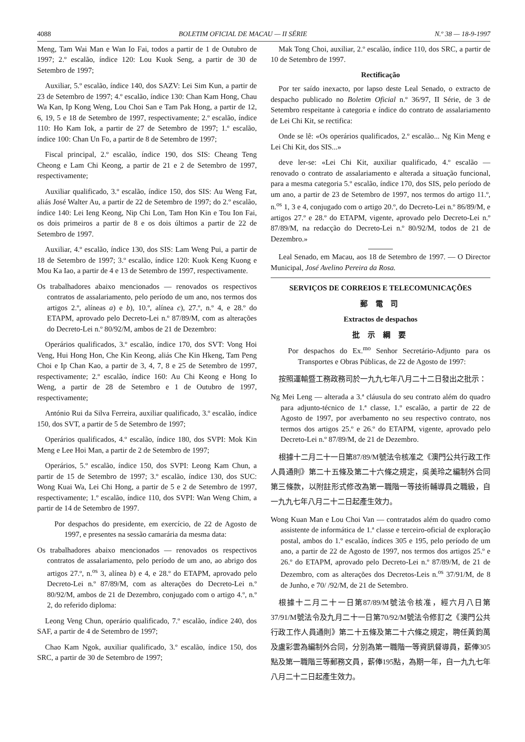4088 BOLETIM OFICIAL DE MACAU — II SÉRIE N.º 38 — 18-9-1997
Meng, Tam Wai Man e Wan Io Fai, todos a partir de 1 de Outubro de 1997; 2.º escalão, índice 120: Lou Kuok Seng, a partir de 30 de Setembro de 1997;
Auxiliar, 5.º escalão, índice 140, dos SAZV: Lei Sim Kun, a partir de 23 de Setembro de 1997; 4.º escalão, índice 130: Chan Kam Hong, Chau Wa Kan, Ip Kong Weng, Lou Choi San e Tam Pak Hong, a partir de 12, 6, 19, 5 e 18 de Setembro de 1997, respectivamente; 2.º escalão, índice 110: Ho Kam Iok, a partir de 27 de Setembro de 1997; 1.º escalão, índice 100: Chan Un Fo, a partir de 8 de Setembro de 1997;
Fiscal principal, 2.º escalão, índice 190, dos SIS: Cheang Teng Cheong e Lam Chi Keong, a partir de 21 e 2 de Setembro de 1997, respectivamente;
Auxiliar qualificado, 3.º escalão, índice 150, dos SIS: Au Weng Fat, aliás José Walter Au, a partir de 22 de Setembro de 1997; do 2.º escalão, índice 140: Lei Ieng Keong, Nip Chi Lon, Tam Hon Kin e Tou Ion Fai, os dois primeiros a partir de 8 e os dois últimos a partir de 22 de Setembro de 1997.
Auxiliar, 4.º escalão, índice 130, dos SIS: Lam Weng Pui, a partir de 18 de Setembro de 1997; 3.º escalão, índice 120: Kuok Keng Kuong e Mou Ka Iao, a partir de 4 e 13 de Setembro de 1997, respectivamente.
Os trabalhadores abaixo mencionados — renovados os respectivos contratos de assalariamento, pelo período de um ano, nos termos dos artigos 2.º, alíneas a) e b), 10.º, alínea c), 27.º, n.º 4, e 28.º do ETAPM, aprovado pelo Decreto-Lei n.º 87/89/M, com as alterações do Decreto-Lei n.º 80/92/M, ambos de 21 de Dezembro:
Operários qualificados, 3.º escalão, índice 170, dos SVT: Vong Hoi Veng, Hui Hong Hon, Che Kin Keong, aliás Che Kin Hkeng, Tam Peng Choi e Ip Chan Kao, a partir de 3, 4, 7, 8 e 25 de Setembro de 1997, respectivamente; 2.º escalão, índice 160: Au Chi Keong e Hong Io Weng, a partir de 28 de Setembro e 1 de Outubro de 1997, respectivamente;
António Rui da Silva Ferreira, auxiliar qualificado, 3.º escalão, índice 150, dos SVT, a partir de 5 de Setembro de 1997;
Operários qualificados, 4.º escalão, índice 180, dos SVPI: Mok Kin Meng e Lee Hoi Man, a partir de 2 de Setembro de 1997;
Operários, 5.º escalão, índice 150, dos SVPI: Leong Kam Chun, a partir de 15 de Setembro de 1997; 3.º escalão, índice 130, dos SUC: Wong Kuai Wa, Lei Chi Hong, a partir de 5 e 2 de Setembro de 1997, respectivamente; 1.º escalão, índice 110, dos SVPI: Wan Weng Chim, a partir de 14 de Setembro de 1997.
Por despachos do presidente, em exercício, de 22 de Agosto de 1997, e presentes na sessão camarária da mesma data:
Os trabalhadores abaixo mencionados — renovados os respectivos contratos de assalariamento, pelo período de um ano, ao abrigo dos artigos 27.º, n.<sup>os</sup> 3, alínea b) e 4, e 28.º do ETAPM, aprovado pelo Decreto-Lei n.º 87/89/M, com as alterações do Decreto-Lei n.º 80/92/M, ambos de 21 de Dezembro, conjugado com o artigo 4.º, n.º 2, do referido diploma:
Leong Veng Chun, operário qualificado, 7.º escalão, índice 240, dos SAF, a partir de 4 de Setembro de 1997;
Chao Kam Ngok, auxiliar qualificado, 3.º escalão, índice 150, dos SRC, a partir de 30 de Setembro de 1997;
Mak Tong Choi, auxiliar, 2.º escalão, índice 110, dos SRC, a partir de 10 de Setembro de 1997.
Rectificação
Por ter saído inexacto, por lapso deste Leal Senado, o extracto de despacho publicado no Boletim Oficial n.º 36/97, II Série, de 3 de Setembro respeitante à categoria e índice do contrato de assalariamento de Lei Chi Kit, se rectifica:
Onde se lê: «Os operários qualificados, 2.º escalão... Ng Kin Meng e Lei Chi Kit, dos SIS...»
deve ler-se: «Lei Chi Kit, auxiliar qualificado, 4.º escalão — renovado o contrato de assalariamento e alterada a situação funcional, para a mesma categoria 5.º escalão, índice 170, dos SIS, pelo período de um ano, a partir de 23 de Setembro de 1997, nos termos do artigo 11.º, n.<sup>os</sup> 1, 3 e 4, conjugado com o artigo 20.º, do Decreto-Lei n.º 86/89/M, e artigos 27.º e 28.º do ETAPM, vigente, aprovado pelo Decreto-Lei n.º 87/89/M, na redacção do Decreto-Lei n.º 80/92/M, todos de 21 de Dezembro.»
Leal Senado, em Macau, aos 18 de Setembro de 1997. — O Director Municipal, José Avelino Pereira da Rosa.
SERVIÇOS DE CORREIOS E TELECOMUNICAÇÕES
郵 電 司
Extractos de despachos
批 示 綱 要
Por despachos do Ex.<sup>mo</sup> Senhor Secretário-Adjunto para os Transportes e Obras Públicas, de 22 de Agosto de 1997:
按照運輸暨工務政務司於一九九七年八月二十二日發出之批示：
Ng Mei Leng — alterada a 3.ª cláusula do seu contrato além do quadro para adjunto-técnico de 1.ª classe, 1.º escalão, a partir de 22 de Agosto de 1997, por averbamento no seu respectivo contrato, nos termos dos artigos 25.º e 26.º do ETAPM, vigente, aprovado pelo Decreto-Lei n.º 87/89/M, de 21 de Dezembro.
根據十二月二十一日第87/89/M號法令核准之《澳門公共行政工作人員通則》第二十五條及第二十六條之規定，吳美玲之編制外合同第三條款，以附註形式修改為第一職階一等技術輔導員之職級，自一九九七年八月二十二日起產生效力。
Wong Kuan Man e Lou Choi Van — contratados além do quadro como assistente de informática de 1.ª classe e terceiro-oficial de exploração postal, ambos do 1.º escalão, índices 305 e 195, pelo período de um ano, a partir de 22 de Agosto de 1997, nos termos dos artigos 25.º e 26.º do ETAPM, aprovado pelo Decreto-Lei n.º 87/89/M, de 21 de Dezembro, com as alterações dos Decretos-Leis n.<sup>os</sup> 37/91/M, de 8 de Junho, e 70/ /92/M, de 21 de Setembro.
根據十二月二十一日第87/89/M號法令核准，經六月八日第37/91/M號法令及九月二十一日第70/92/M號法令修訂之《澳門公共行政工作人員通則》第二十五條及第二十六條之規定，聘任黃鈞萬及盧彩雲為編制外合同，分別為第一職階一等資訊督導員，薪俸305點及第一職階三等郵務文員，薪俸195點，為期一年，自一九九七年八月二十二日起產生效力。